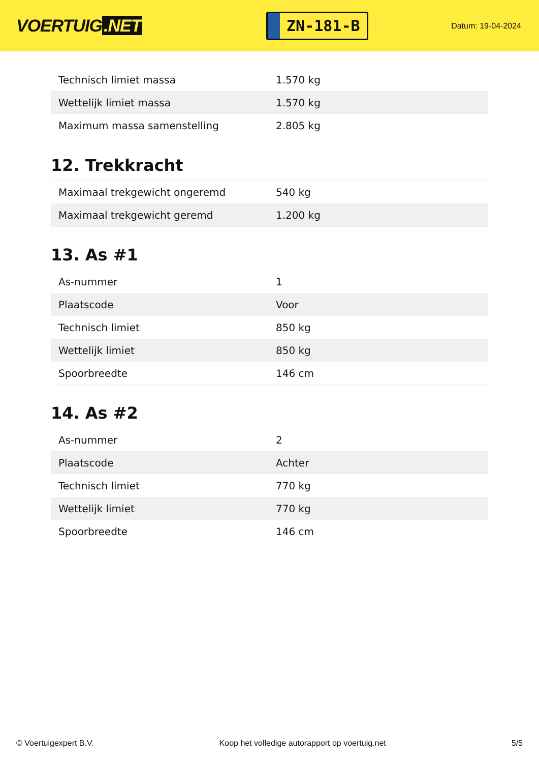VOERTUIG.NET
ZN-181-B
Datum: 19-04-2024
| Technisch limiet massa | 1.570 kg |
| Wettelijk limiet massa | 1.570 kg |
| Maximum massa samenstelling | 2.805 kg |
12. Trekkracht
| Maximaal trekgewicht ongeremd | 540 kg |
| Maximaal trekgewicht geremd | 1.200 kg |
13. As #1
| As-nummer | 1 |
| Plaatscode | Voor |
| Technisch limiet | 850 kg |
| Wettelijk limiet | 850 kg |
| Spoorbreedte | 146 cm |
14. As #2
| As-nummer | 2 |
| Plaatscode | Achter |
| Technisch limiet | 770 kg |
| Wettelijk limiet | 770 kg |
| Spoorbreedte | 146 cm |
© Voertuigexpert B.V. Koop het volledige autorapport op voertuig.net 5/5